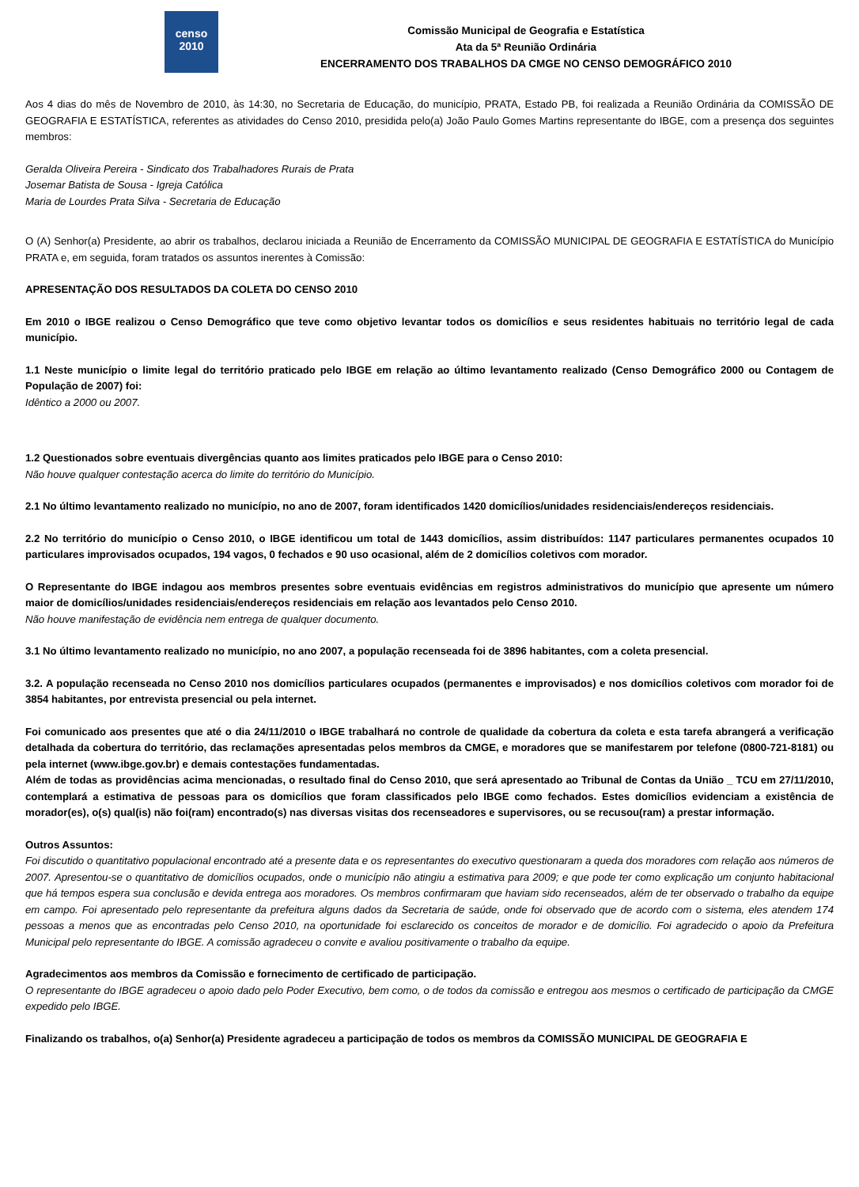censo
2010
Comissão Municipal de Geografia e Estatística
Ata da 5ª Reunião Ordinária
ENCERRAMENTO DOS TRABALHOS DA CMGE NO CENSO DEMOGRÁFICO 2010
Aos 4 dias do mês de Novembro de 2010, às 14:30, no Secretaria de Educação, do município, PRATA, Estado PB, foi realizada a Reunião Ordinária da COMISSÃO DE GEOGRAFIA E ESTATÍSTICA, referentes as atividades do Censo 2010, presidida pelo(a) João Paulo Gomes Martins representante do IBGE, com a presença dos seguintes membros:
Geralda Oliveira Pereira - Sindicato dos Trabalhadores Rurais de Prata
Josemar Batista de Sousa - Igreja Católica
Maria de Lourdes Prata Silva - Secretaria de Educação
O (A) Senhor(a) Presidente, ao abrir os trabalhos, declarou iniciada a Reunião de Encerramento da COMISSÃO MUNICIPAL DE GEOGRAFIA E ESTATÍSTICA do Município PRATA e, em seguida, foram tratados os assuntos inerentes à Comissão:
APRESENTAÇÃO DOS RESULTADOS DA COLETA DO CENSO 2010
Em 2010 o IBGE realizou o Censo Demográfico que teve como objetivo levantar todos os domicílios e seus residentes habituais no território legal de cada município.
1.1 Neste município o limite legal do território praticado pelo IBGE em relação ao último levantamento realizado (Censo Demográfico 2000 ou Contagem de População de 2007) foi:
Idêntico a 2000 ou 2007.
1.2 Questionados sobre eventuais divergências quanto aos limites praticados pelo IBGE para o Censo 2010:
Não houve qualquer contestação acerca do limite do território do Município.
2.1 No último levantamento realizado no município, no ano de 2007, foram identificados 1420 domicílios/unidades residenciais/endereços residenciais.
2.2 No território do município o Censo 2010, o IBGE identificou um total de 1443 domicílios, assim distribuídos: 1147 particulares permanentes ocupados 10 particulares improvisados ocupados, 194 vagos, 0 fechados e 90 uso ocasional, além de 2 domicílios coletivos com morador.
O Representante do IBGE indagou aos membros presentes sobre eventuais evidências em registros administrativos do município que apresente um número maior de domicílios/unidades residenciais/endereços residenciais em relação aos levantados pelo Censo 2010.
Não houve manifestação de evidência nem entrega de qualquer documento.
3.1 No último levantamento realizado no município, no ano 2007, a população recenseada foi de 3896 habitantes, com a coleta presencial.
3.2. A população recenseada no Censo 2010 nos domicílios particulares ocupados (permanentes e improvisados) e nos domicílios coletivos com morador foi de 3854 habitantes, por entrevista presencial ou pela internet.
Foi comunicado aos presentes que até o dia 24/11/2010 o IBGE trabalhará no controle de qualidade da cobertura da coleta e esta tarefa abrangerá a verificação detalhada da cobertura do território, das reclamações apresentadas pelos membros da CMGE, e moradores que se manifestarem por telefone (0800-721-8181) ou pela internet (www.ibge.gov.br) e demais contestações fundamentadas.
Além de todas as providências acima mencionadas, o resultado final do Censo 2010, que será apresentado ao Tribunal de Contas da União _ TCU em 27/11/2010, contemplará a estimativa de pessoas para os domicílios que foram classificados pelo IBGE como fechados. Estes domicílios evidenciam a existência de morador(es), o(s) qual(is) não foi(ram) encontrado(s) nas diversas visitas dos recenseadores e supervisores, ou se recusou(ram) a prestar informação.
Outros Assuntos:
Foi discutido o quantitativo populacional encontrado até a presente data e os representantes do executivo questionaram a queda dos moradores com relação aos números de 2007. Apresentou-se o quantitativo de domicílios ocupados, onde o município não atingiu a estimativa para 2009; e que pode ter como explicação um conjunto habitacional que há tempos espera sua conclusão e devida entrega aos moradores. Os membros confirmaram que haviam sido recenseados, além de ter observado o trabalho da equipe em campo. Foi apresentado pelo representante da prefeitura alguns dados da Secretaria de saúde, onde foi observado que de acordo com o sistema, eles atendem 174 pessoas a menos que as encontradas pelo Censo 2010, na oportunidade foi esclarecido os conceitos de morador e de domicílio. Foi agradecido o apoio da Prefeitura Municipal pelo representante do IBGE. A comissão agradeceu o convite e avaliou positivamente o trabalho da equipe.
Agradecimentos aos membros da Comissão e fornecimento de certificado de participação.
O representante do IBGE agradeceu o apoio dado pelo Poder Executivo, bem como, o de todos da comissão e entregou aos mesmos o certificado de participação da CMGE expedido pelo IBGE.
Finalizando os trabalhos, o(a) Senhor(a) Presidente agradeceu a participação de todos os membros da COMISSÃO MUNICIPAL DE GEOGRAFIA E